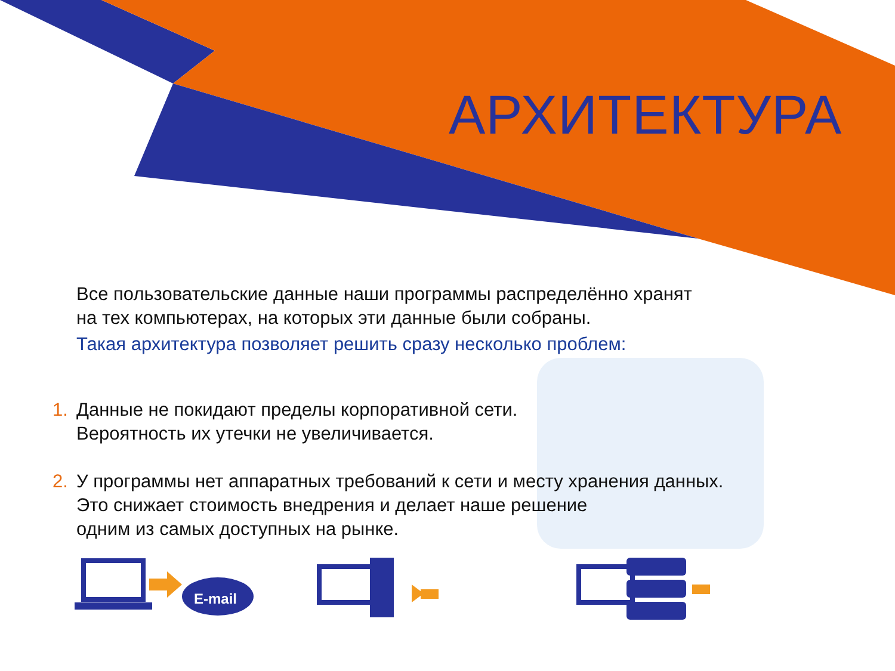АРХИТЕКТУРА
Все пользовательские данные наши программы распределённо хранят
на тех компьютерах, на которых эти данные были собраны.
Такая архитектура позволяет решить сразу несколько проблем:
1. Данные не покидают пределы корпоративной сети.
Вероятность их утечки не увеличивается.
2. У программы нет аппаратных требований к сети и месту хранения данных.
Это снижает стоимость внедрения и делает наше решение
одним из самых доступных на рынке.
E-mail